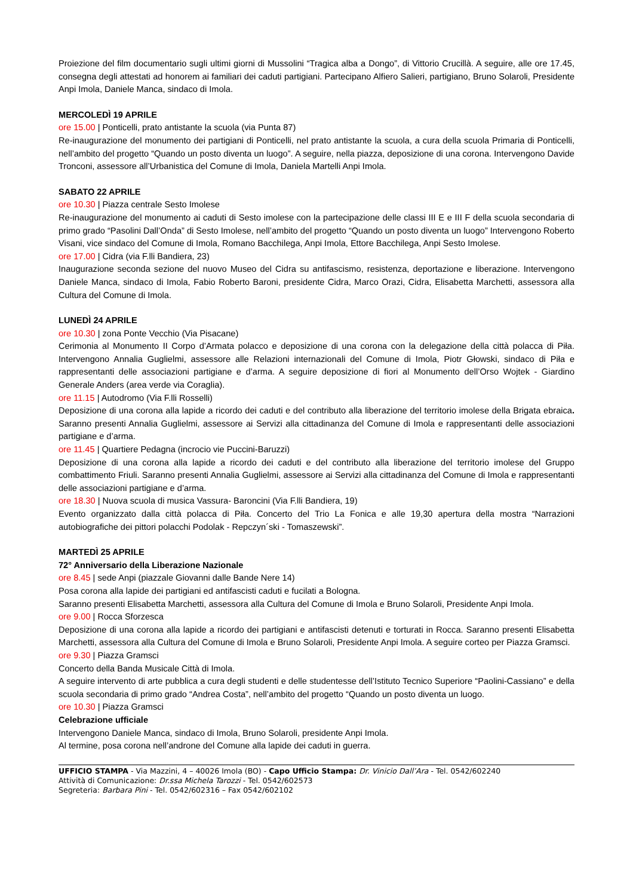Proiezione del film documentario sugli ultimi giorni di Mussolini “Tragica alba a Dongo”, di Vittorio Crucillà. A seguire, alle ore 17.45, consegna degli attestati ad honorem ai familiari dei caduti partigiani. Partecipano Alfiero Salieri, partigiano, Bruno Solaroli, Presidente Anpi Imola, Daniele Manca, sindaco di Imola.
MERCOLEDÌ 19 APRILE
ore 15.00 | Ponticelli, prato antistante la scuola (via Punta 87)
Re-inaugurazione del monumento dei partigiani di Ponticelli, nel prato antistante la scuola, a cura della scuola Primaria di Ponticelli, nell’ambito del progetto “Quando un posto diventa un luogo”. A seguire, nella piazza, deposizione di una corona. Intervengono Davide Tronconi, assessore all’Urbanistica del Comune di Imola, Daniela Martelli Anpi Imola.
SABATO 22 APRILE
ore 10.30 | Piazza centrale Sesto Imolese
Re-inaugurazione del monumento ai caduti di Sesto imolese con la partecipazione delle classi III E e III F della scuola secondaria di primo grado “Pasolini Dall’Onda” di Sesto Imolese, nell’ambito del progetto “Quando un posto diventa un luogo” Intervengono Roberto Visani, vice sindaco del Comune di Imola, Romano Bacchilega, Anpi Imola, Ettore Bacchilega, Anpi Sesto Imolese.
ore 17.00 | Cidra (via F.lli Bandiera, 23)
Inaugurazione seconda sezione del nuovo Museo del Cidra su antifascismo, resistenza, deportazione e liberazione. Intervengono Daniele Manca, sindaco di Imola, Fabio Roberto Baroni, presidente Cidra, Marco Orazi, Cidra, Elisabetta Marchetti, assessora alla Cultura del Comune di Imola.
LUNEDÌ 24 APRILE
ore 10.30 | zona Ponte Vecchio (Via Pisacane)
Cerimonia al Monumento II Corpo d’Armata polacco e deposizione di una corona con la delegazione della città polacca di Piła. Intervengono Annalia Guglielmi, assessore alle Relazioni internazionali del Comune di Imola, Piotr Głowski, sindaco di Piła e rappresentanti delle associazioni partigiane e d’arma. A seguire deposizione di fiori al Monumento dell’Orso Wojtek - Giardino Generale Anders (area verde via Coraglia).
ore 11.15 | Autodromo (Via F.lli Rosselli)
Deposizione di una corona alla lapide a ricordo dei caduti e del contributo alla liberazione del territorio imolese della Brigata ebraica. Saranno presenti Annalia Guglielmi, assessore ai Servizi alla cittadinanza del Comune di Imola e rappresentanti delle associazioni partigiane e d’arma.
ore 11.45 | Quartiere Pedagna (incrocio vie Puccini-Baruzzi)
Deposizione di una corona alla lapide a ricordo dei caduti e del contributo alla liberazione del territorio imolese del Gruppo combattimento Friuli. Saranno presenti Annalia Guglielmi, assessore ai Servizi alla cittadinanza del Comune di Imola e rappresentanti delle associazioni partigiane e d’arma.
ore 18.30 | Nuova scuola di musica Vassura- Baroncini (Via F.lli Bandiera, 19)
Evento organizzato dalla città polacca di Piła. Concerto del Trio La Fonica e alle 19,30 apertura della mostra “Narrazioni autobiografiche dei pittori polacchi Podolak - Repczyn´ski - Tomaszewski”.
MARTEDÌ 25 APRILE
72° Anniversario della Liberazione Nazionale
ore 8.45 | sede Anpi (piazzale Giovanni dalle Bande Nere 14)
Posa corona alla lapide dei partigiani ed antifascisti caduti e fucilati a Bologna.
Saranno presenti Elisabetta Marchetti, assessora alla Cultura del Comune di Imola e Bruno Solaroli, Presidente Anpi Imola.
ore 9.00 | Rocca Sforzesca
Deposizione di una corona alla lapide a ricordo dei partigiani e antifascisti detenuti e torturati in Rocca. Saranno presenti Elisabetta Marchetti, assessora alla Cultura del Comune di Imola e Bruno Solaroli, Presidente Anpi Imola. A seguire corteo per Piazza Gramsci.
ore 9.30 | Piazza Gramsci
Concerto della Banda Musicale Città di Imola.
A seguire intervento di arte pubblica a cura degli studenti e delle studentesse dell’Istituto Tecnico Superiore “Paolini-Cassiano” e della scuola secondaria di primo grado “Andrea Costa”, nell’ambito del progetto “Quando un posto diventa un luogo.
ore 10.30 | Piazza Gramsci
Celebrazione ufficiale
Intervengono Daniele Manca, sindaco di Imola, Bruno Solaroli, presidente Anpi Imola.
Al termine, posa corona nell’androne del Comune alla lapide dei caduti in guerra.
UFFICIO STAMPA - Via Mazzini, 4 – 40026 Imola (BO) - Capo Ufficio Stampa: Dr. Vinicio Dall’Ara - Tel. 0542/602240
Attività di Comunicazione: Dr.ssa Michela Tarozzi - Tel. 0542/602573
Segreteria: Barbara Pini - Tel. 0542/602316 – Fax 0542/602102